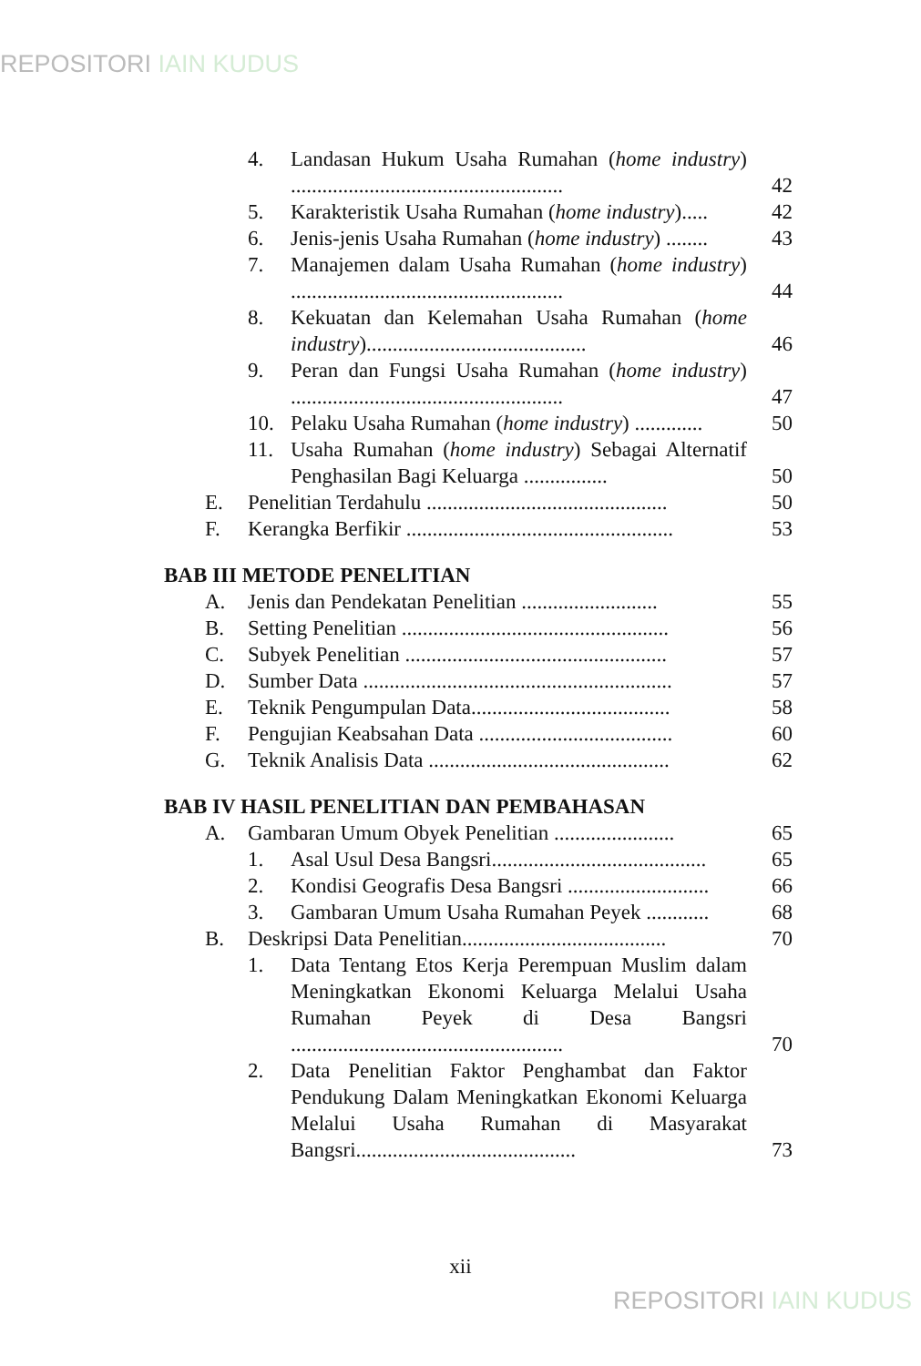REPOSITORI IAIN KUDUS
4. Landasan Hukum Usaha Rumahan (home industry) ....................................................
42
5. Karakteristik Usaha Rumahan (home industry).....
42
6. Jenis-jenis Usaha Rumahan (home industry) ........
43
7. Manajemen dalam Usaha Rumahan (home industry) ....................................................
44
8. Kekuatan dan Kelemahan Usaha Rumahan (home industry)..........................................
46
9. Peran dan Fungsi Usaha Rumahan (home industry) ....................................................
47
10. Pelaku Usaha Rumahan (home industry) .............
50
11. Usaha Rumahan (home industry) Sebagai Alternatif Penghasilan Bagi Keluarga ................
50
E. Penelitian Terdahulu ..............................................
50
F. Kerangka Berfikir ...................................................
53
BAB III METODE PENELITIAN
A. Jenis dan Pendekatan Penelitian ..........................
55
B. Setting Penelitian ...................................................
56
C. Subyek Penelitian ..................................................
57
D. Sumber Data ...........................................................
57
E. Teknik Pengumpulan Data......................................
58
F. Pengujian Keabsahan Data .....................................
60
G. Teknik Analisis Data ..............................................
62
BAB IV HASIL PENELITIAN DAN PEMBAHASAN
A. Gambaran Umum Obyek Penelitian .......................
65
1. Asal Usul Desa Bangsri.........................................
65
2. Kondisi Geografis Desa Bangsri ...........................
66
3. Gambaran Umum Usaha Rumahan Peyek ............
68
B. Deskripsi Data Penelitian.......................................
70
1. Data Tentang Etos Kerja Perempuan Muslim dalam Meningkatkan Ekonomi Keluarga Melalui Usaha Rumahan Peyek di Desa Bangsri ....................................................
70
2. Data Penelitian Faktor Penghambat dan Faktor Pendukung Dalam Meningkatkan Ekonomi Keluarga Melalui Usaha Rumahan di Masyarakat Bangsri..........................................
73
xii
REPOSITORI IAIN KUDUS